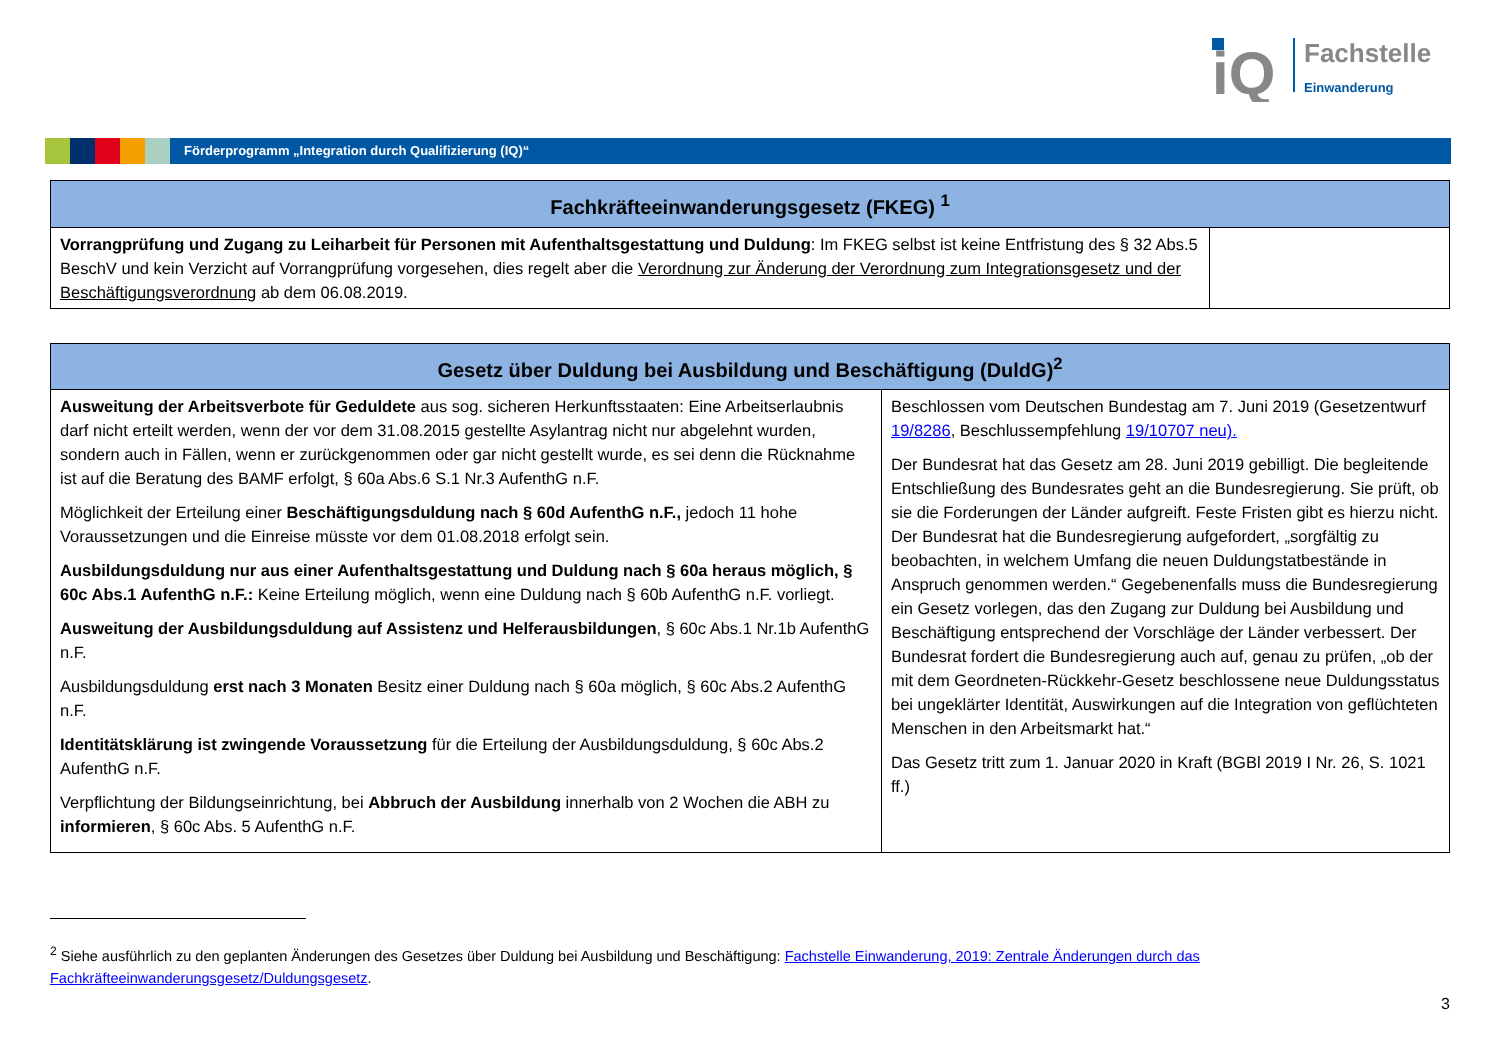iQ
Fachstelle
Einwanderung
Förderprogramm „Integration durch Qualifizierung (IQ)“
| Fachkräfteeinwanderungsgesetz (FKEG) <sup>1</sup> | |
| --- | --- |
| Vorrangprüfung und Zugang zu Leiharbeit für Personen mit Aufenthaltsgestattung und Duldung : Im FKEG selbst ist keine Entfristung des § 32 Abs.5 BeschV und kein Verzicht auf Vorrangprüfung vorgesehen, dies regelt aber die Verordnung zur Änderung der Verordnung zum Integrationsgesetz und der Beschäftigungsverordnung ab dem 06.08.2019. | |
| Gesetz über Duldung bei Ausbildung und Beschäftigung (DuldG)<sup>2</sup> | |
| --- | --- |
| Ausweitung der Arbeitsverbote für Geduldete aus sog. sicheren Herkunftsstaaten: Eine Arbeitserlaubnis darf nicht erteilt werden, wenn der vor dem 31.08.2015 gestellte Asylantrag nicht nur abgelehnt wurden, sondern auch in Fällen, wenn er zurückgenommen oder gar nicht gestellt wurde, es sei denn die Rücknahme ist auf die Beratung des BAMF erfolgt, § 60a Abs.6 S.1 Nr.3 AufenthG n.F. Möglichkeit der Erteilung einer Beschäftigungsduldung nach § 60d AufenthG n.F., jedoch 11 hohe Voraussetzungen und die Einreise müsste vor dem 01.08.2018 erfolgt sein. Ausbildungsduldung nur aus einer Aufenthaltsgestattung und Duldung nach § 60a heraus möglich, § 60c Abs.1 AufenthG n.F.: Keine Erteilung möglich, wenn eine Duldung nach § 60b AufenthG n.F. vorliegt. Ausweitung der Ausbildungsduldung auf Assistenz und Helferausbildungen , § 60c Abs.1 Nr.1b AufenthG n.F. Ausbildungsduldung erst nach 3 Monaten Besitz einer Duldung nach § 60a möglich, § 60c Abs.2 AufenthG n.F. Identitätsklärung ist zwingende Voraussetzung für die Erteilung der Ausbildungsduldung, § 60c Abs.2 AufenthG n.F. Verpflichtung der Bildungseinrichtung, bei Abbruch der Ausbildung innerhalb von 2 Wochen die ABH zu informieren , § 60c Abs. 5 AufenthG n.F. | Beschlossen vom Deutschen Bundestag am 7. Juni 2019 (Gesetzentwurf 19/8286 , Beschlussempfehlung 19/10707 neu). Der Bundesrat hat das Gesetz am 28. Juni 2019 gebilligt. Die begleitende Entschließung des Bundesrates geht an die Bundesregierung. Sie prüft, ob sie die Forderungen der Länder aufgreift. Feste Fristen gibt es hierzu nicht. Der Bundesrat hat die Bundesregierung aufgefordert, „sorgfältig zu beobachten, in welchem Umfang die neuen Duldungstatbestände in Anspruch genommen werden.“ Gegebenenfalls muss die Bundesregierung ein Gesetz vorlegen, das den Zugang zur Duldung bei Ausbildung und Beschäftigung entsprechend der Vorschläge der Länder verbessert. Der Bundesrat fordert die Bundesregierung auch auf, genau zu prüfen, „ob der mit dem Geordneten-Rückkehr-Gesetz beschlossene neue Duldungsstatus bei ungeklärter Identität, Auswirkungen auf die Integration von geflüchteten Menschen in den Arbeitsmarkt hat.“ Das Gesetz tritt zum 1. Januar 2020 in Kraft (BGBl 2019 I Nr. 26, S. 1021 ff.) |
<sup>2</sup> Siehe ausführlich zu den geplanten Änderungen des Gesetzes über Duldung bei Ausbildung und Beschäftigung: Fachstelle Einwanderung, 2019: Zentrale Änderungen durch das Fachkräfteeinwanderungsgesetz/Duldungsgesetz.
3